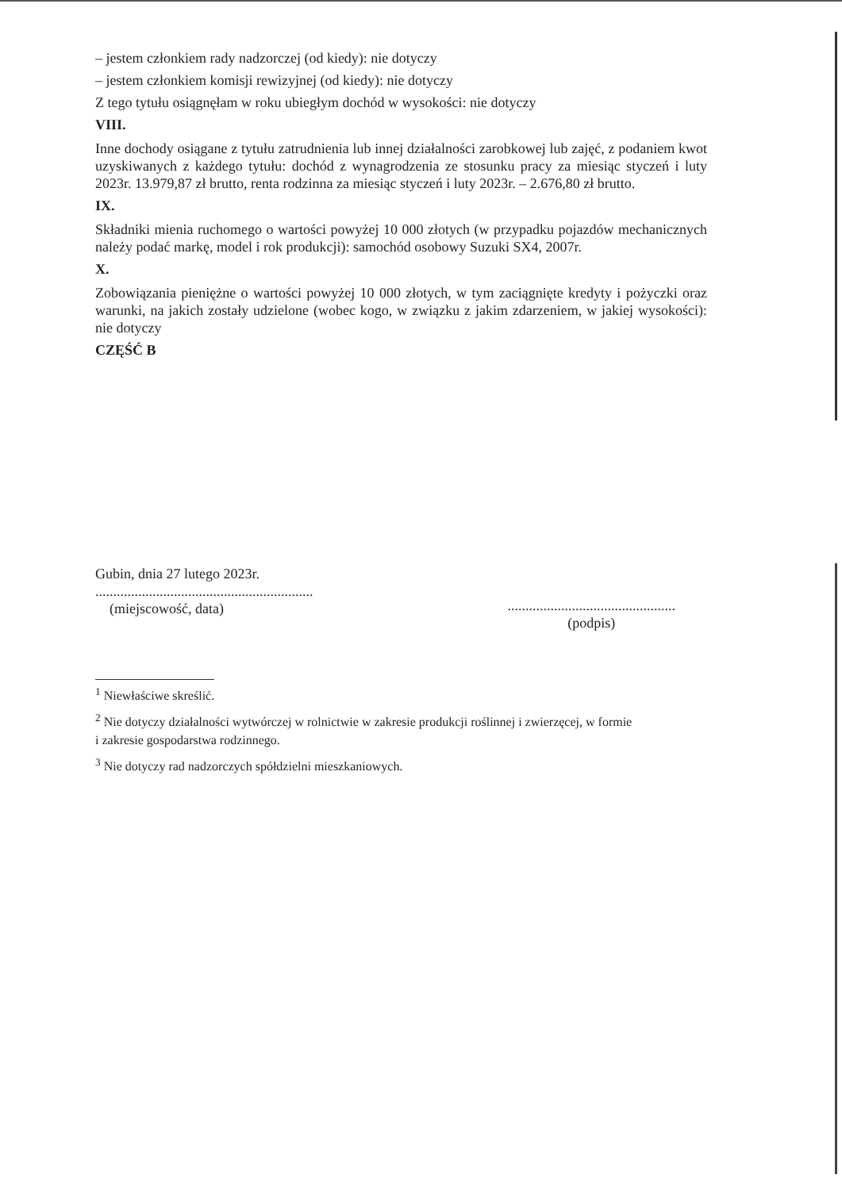– jestem członkiem rady nadzorczej (od kiedy): nie dotyczy
– jestem członkiem komisji rewizyjnej (od kiedy): nie dotyczy
Z tego tytułu osiągnęłam w roku ubiegłym dochód w wysokości: nie dotyczy
VIII.
Inne dochody osiągane z tytułu zatrudnienia lub innej działalności zarobkowej lub zajęć, z podaniem kwot uzyskiwanych z każdego tytułu: dochód z wynagrodzenia ze stosunku pracy za miesiąc styczeń i luty 2023r. 13.979,87 zł brutto, renta rodzinna za miesiąc styczeń i luty 2023r. – 2.676,80 zł brutto.
IX.
Składniki mienia ruchomego o wartości powyżej 10 000 złotych (w przypadku pojazdów mechanicznych należy podać markę, model i rok produkcji): samochód osobowy Suzuki SX4, 2007r.
X.
Zobowiązania pieniężne o wartości powyżej 10 000 złotych, w tym zaciągnięte kredyty i pożyczki oraz warunki, na jakich zostały udzielone (wobec kogo, w związku z jakim zdarzeniem, w jakiej wysokości): nie dotyczy
CZĘŚĆ B
Gubin, dnia 27 lutego 2023r.
.............................................................
(miejscowość, data)
...............................................
(podpis)
<sup>1</sup> Niewłaściwe skreślić.
<sup>2</sup> Nie dotyczy działalności wytwórczej w rolnictwie w zakresie produkcji roślinnej i zwierzęcej, w formie
i zakresie gospodarstwa rodzinnego.
<sup>3</sup> Nie dotyczy rad nadzorczych spółdzielni mieszkaniowych.